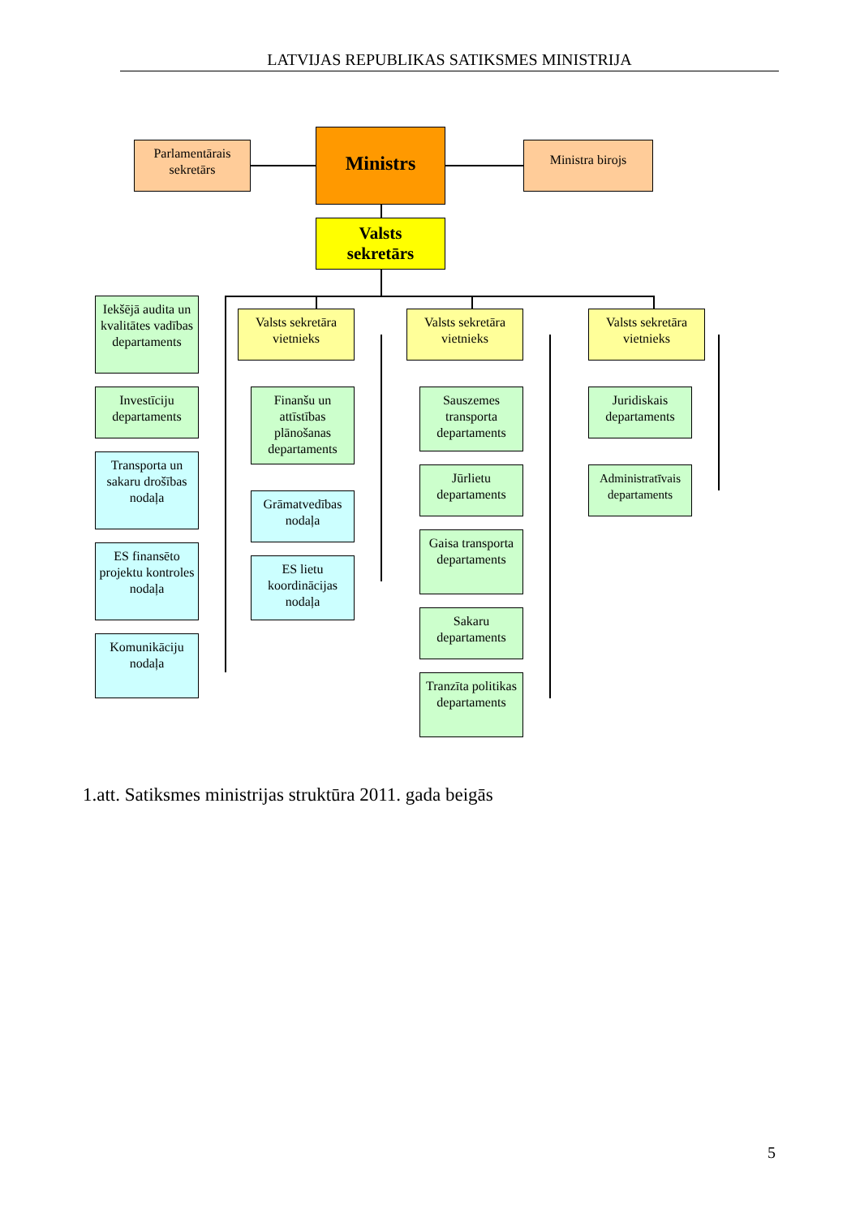LATVIJAS REPUBLIKAS SATIKSMES MINISTRIJA
Parlamentārais sekretārs
Ministrs Ministra birojs
Valsts
sekretārs
Iekšējā audita un kvalitātes vadības departaments
Investīciju departaments
Transporta un sakaru drošības nodaļa
ES finansēto projektu kontroles nodaļa
Komunikāciju nodaļa
Valsts sekretāra vietnieks
Finanšu un attīstības plānošanas departaments
Grāmatvedības nodaļa
ES lietu koordinācijas nodaļa
Valsts sekretāra vietnieks
Sauszemes transporta departaments
Jūrlietu departaments
Gaisa transporta departaments
Sakaru departaments
Tranzīta politikas departaments
Valsts sekretāra vietnieks
Juridiskais departaments
Administratīvais departaments
1.att. Satiksmes ministrijas struktūra 2011. gada beigās
5